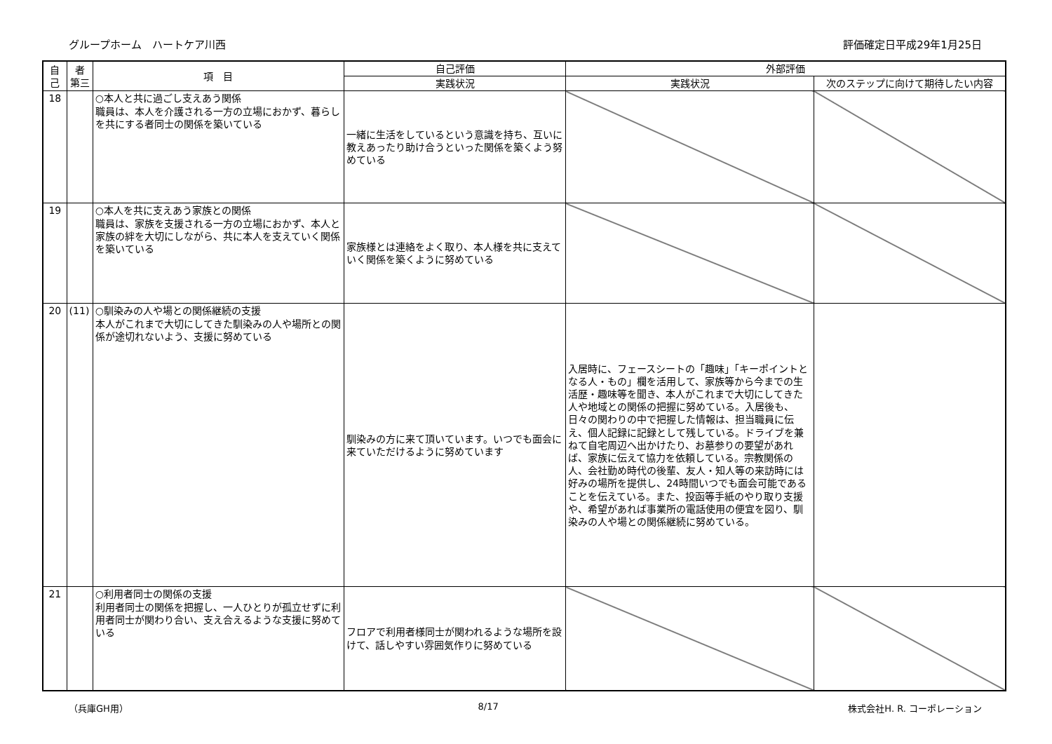グループホーム　ハートケア川西 評価確定日平成29年1月25日
| 自 己 | 者 第三 | 項 目 | 自己評価 | 外部評価 | |
| --- | --- | --- | --- | --- | --- |
| | | | 実践状況 | 実践状況 | 次のステップに向けて期待したい内容 |
| 18 | | ○本人と共に過ごし支えあう関係 職員は、本人を介護される一方の立場におかず、暮らしを共にする者同士の関係を築いている | 一緒に生活をしているという意識を持ち、互いに教えあったり助け合うといった関係を築くよう努めている | | |
| 19 | | ○本人を共に支えあう家族との関係 職員は、家族を支援される一方の立場におかず、本人と家族の絆を大切にしながら、共に本人を支えていく関係を築いている | 家族様とは連絡をよく取り、本人様を共に支えていく関係を築くように努めている | | |
| 20 | (11) | ○馴染みの人や場との関係継続の支援 本人がこれまで大切にしてきた馴染みの人や場所との関係が途切れないよう、支援に努めている | 馴染みの方に来て頂いています。いつでも面会に来ていただけるように努めています | 入居時に、フェースシートの「趣味」「キーポイントとなる人・もの」欄を活用して、家族等から今までの生活歴・趣味等を聞き、本人がこれまで大切にしてきた人や地域との関係の把握に努めている。入居後も、日々の関わりの中で把握した情報は、担当職員に伝え、個人記録に記録として残している。ドライブを兼ねて自宅周辺へ出かけたり、お墓参りの要望があれば、家族に伝えて協力を依頼している。宗教関係の人、会社勤め時代の後輩、友人・知人等の来訪時には好みの場所を提供し、24時間いつでも面会可能であることを伝えている。また、投函等手紙のやり取り支援や、希望があれば事業所の電話使用の便宜を図り、馴染みの人や場との関係継続に努めている。 | |
| 21 | | ○利用者同士の関係の支援 利用者同士の関係を把握し、一人ひとりが孤立せずに利用者同士が関わり合い、支え合えるような支援に努めている | フロアで利用者様同士が関われるような場所を設けて、話しやすい雰囲気作りに努めている | | |
（兵庫GH用） 8/17 株式会社H. R. コーポレーション